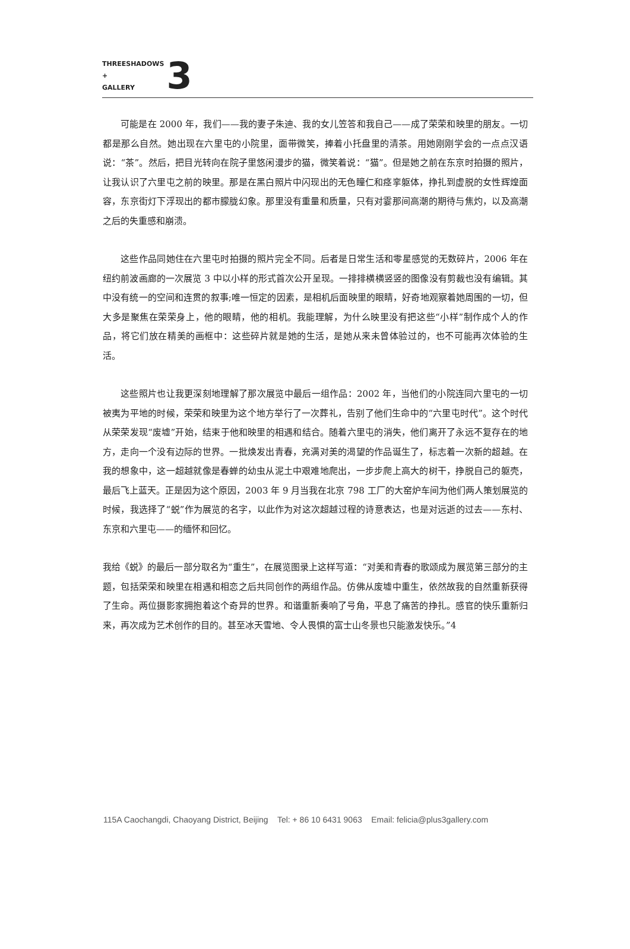THREESHADOWS
+
GALLERY
3
可能是在 2000 年，我们——我的妻子朱迪、我的女儿笠答和我自己——成了荣荣和映里的朋友。一切都是那么自然。她出现在六里屯的小院里，面带微笑，捧着小托盘里的清茶。用她刚刚学会的一点点汉语说：“茶”。然后，把目光转向在院子里悠闲漫步的猫，微笑着说：“猫”。但是她之前在东京时拍摄的照片，让我认识了六里屯之前的映里。那是在黑白照片中闪现出的无色瞳仁和痉挛躯体，挣扎到虚脱的女性辉煌面容，东京街灯下浮现出的都市朦胧幻象。那里没有重量和质量，只有对霎那间高潮的期待与焦灼，以及高潮之后的失重感和崩溃。
这些作品同她住在六里屯时拍摄的照片完全不同。后者是日常生活和零星感觉的无数碎片，2006 年在纽约前波画廊的一次展览 3 中以小样的形式首次公开呈现。一排排横横竖竖的图像没有剪裁也没有编辑。其中没有统一的空间和连贯的叙事;唯一恒定的因素，是相机后面映里的眼睛，好奇地观察着她周围的一切，但大多是聚焦在荣荣身上，他的眼睛，他的相机。我能理解，为什么映里没有把这些“小样”制作成个人的作品，将它们放在精美的画框中：这些碎片就是她的生活，是她从来未曾体验过的，也不可能再次体验的生活。
这些照片也让我更深刻地理解了那次展览中最后一组作品：2002 年，当他们的小院连同六里屯的一切被夷为平地的时候，荣荣和映里为这个地方举行了一次葬礼，告别了他们生命中的“六里屯时代”。这个时代从荣荣发现“废墟”开始，结束于他和映里的相遇和结合。随着六里屯的消失，他们离开了永远不复存在的地方，走向一个没有边际的世界。一批焕发出青春，充满对美的渴望的作品诞生了，标志着一次新的超越。在我的想象中，这一超越就像是春蝉的幼虫从泥土中艰难地爬出，一步步爬上高大的树干，挣脱自己的躯壳，最后飞上蓝天。正是因为这个原因，2003 年 9 月当我在北京 798 工厂的大窑炉车间为他们两人策划展览的时候，我选择了“蜕”作为展览的名字，以此作为对这次超越过程的诗意表达，也是对远逝的过去——东村、东京和六里屯——的缅怀和回忆。
我给《蜕》的最后一部分取名为“重生”，在展览图录上这样写道：“对美和青春的歌颂成为展览第三部分的主题，包括荣荣和映里在相遇和相恋之后共同创作的两组作品。仿佛从废墟中重生，依然故我的自然重新获得了生命。两位摄影家拥抱着这个奇异的世界。和谐重新奏响了号角，平息了痛苦的挣扎。感官的快乐重新归来，再次成为艺术创作的目的。甚至冰天雪地、令人畏惧的富士山冬景也只能激发快乐。”4
115A Caochangdi, Chaoyang District, Beijing Tel: + 86 10 6431 9063 Email: felicia@plus3gallery.com